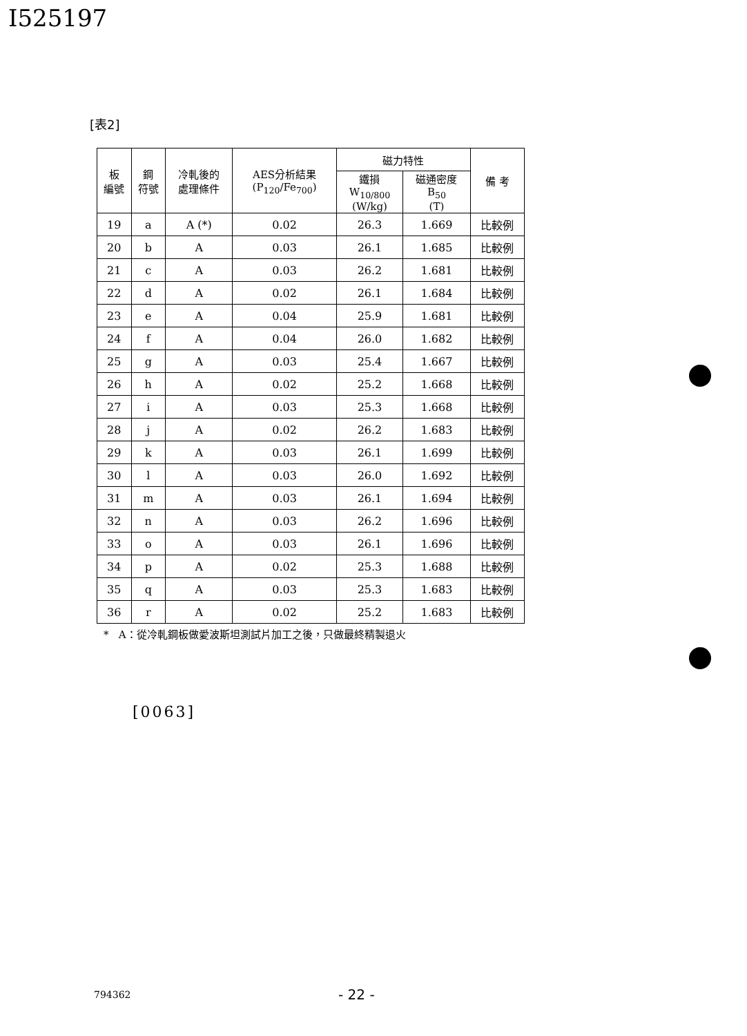I525197
[表2]
| 板 編號 | 鋼 符號 | 冷軋後的 處理條件 | AES分析結果 (P<sub>120</sub>/Fe<sub>700</sub>) | 磁力特性 | | 備 考 |
| --- | --- | --- | --- | --- | --- | --- |
| | | | | 鐵損 W<sub>10/800</sub> (W/kg) | 磁通密度 B<sub>50</sub> (T) | |
| 19 | a | A (*) | 0.02 | 26.3 | 1.669 | 比較例 |
| 20 | b | A | 0.03 | 26.1 | 1.685 | 比較例 |
| 21 | c | A | 0.03 | 26.2 | 1.681 | 比較例 |
| 22 | d | A | 0.02 | 26.1 | 1.684 | 比較例 |
| 23 | e | A | 0.04 | 25.9 | 1.681 | 比較例 |
| 24 | f | A | 0.04 | 26.0 | 1.682 | 比較例 |
| 25 | g | A | 0.03 | 25.4 | 1.667 | 比較例 |
| 26 | h | A | 0.02 | 25.2 | 1.668 | 比較例 |
| 27 | i | A | 0.03 | 25.3 | 1.668 | 比較例 |
| 28 | j | A | 0.02 | 26.2 | 1.683 | 比較例 |
| 29 | k | A | 0.03 | 26.1 | 1.699 | 比較例 |
| 30 | l | A | 0.03 | 26.0 | 1.692 | 比較例 |
| 31 | m | A | 0.03 | 26.1 | 1.694 | 比較例 |
| 32 | n | A | 0.03 | 26.2 | 1.696 | 比較例 |
| 33 | o | A | 0.03 | 26.1 | 1.696 | 比較例 |
| 34 | p | A | 0.02 | 25.3 | 1.688 | 比較例 |
| 35 | q | A | 0.03 | 25.3 | 1.683 | 比較例 |
| 36 | r | A | 0.02 | 25.2 | 1.683 | 比較例 |
* A：從冷軋鋼板做愛波斯坦測試片加工之後，只做最終精製退火
[0063]
794362 - 22 -